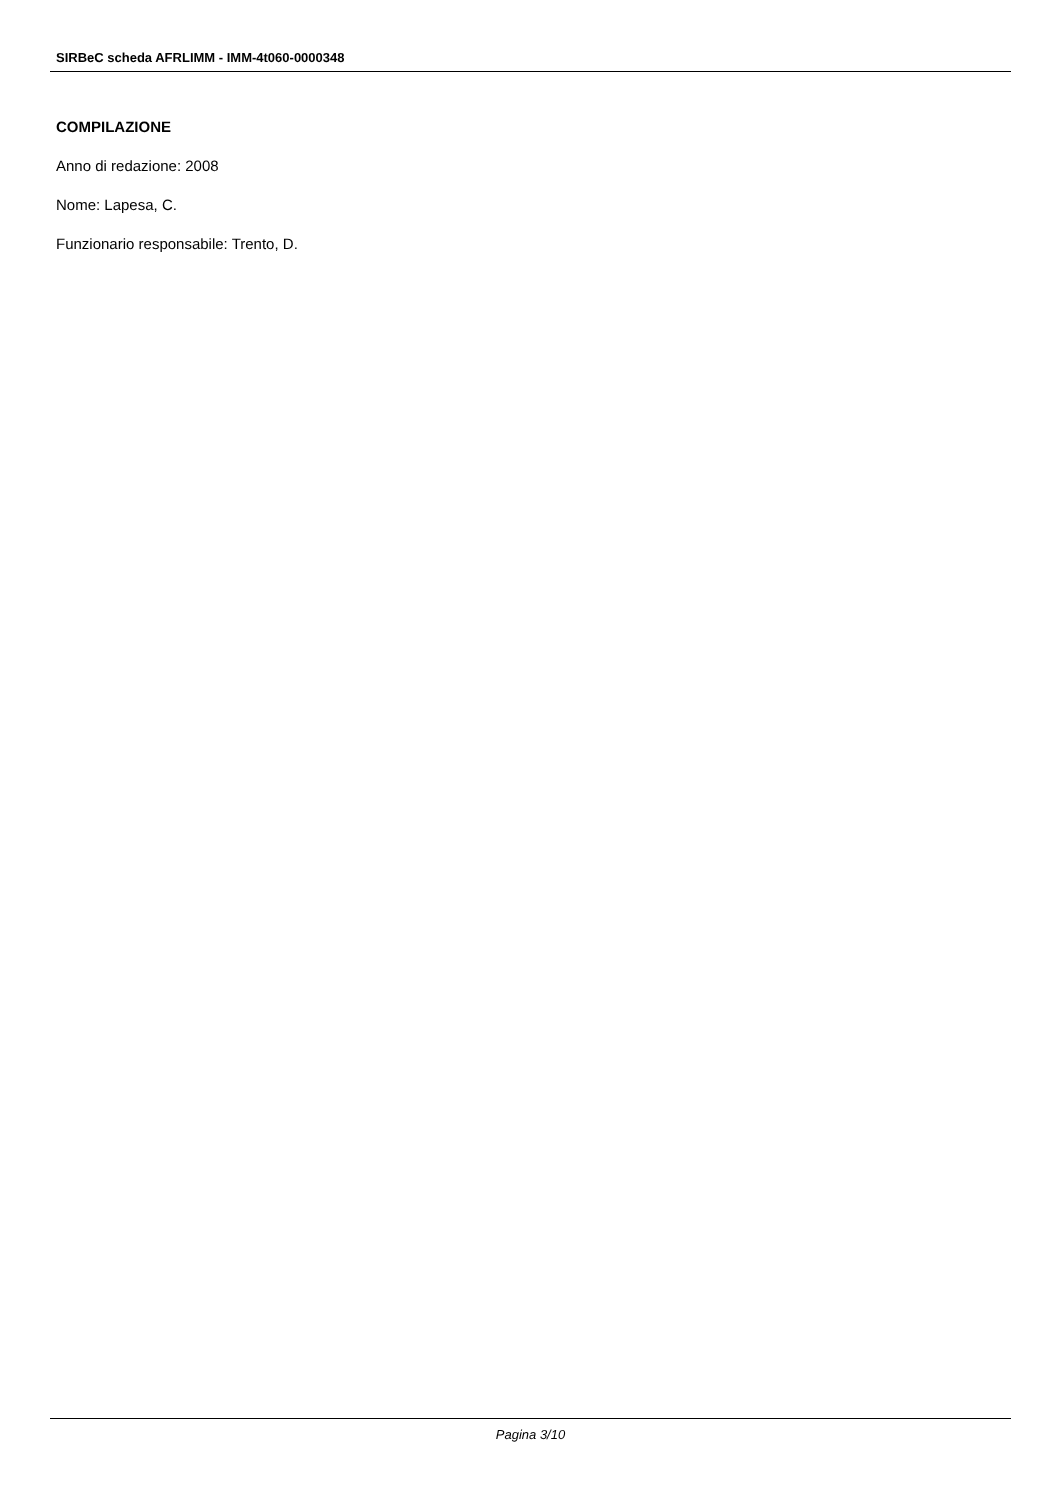SIRBeC scheda AFRLIMM - IMM-4t060-0000348
COMPILAZIONE
Anno di redazione: 2008
Nome: Lapesa, C.
Funzionario responsabile: Trento, D.
Pagina 3/10